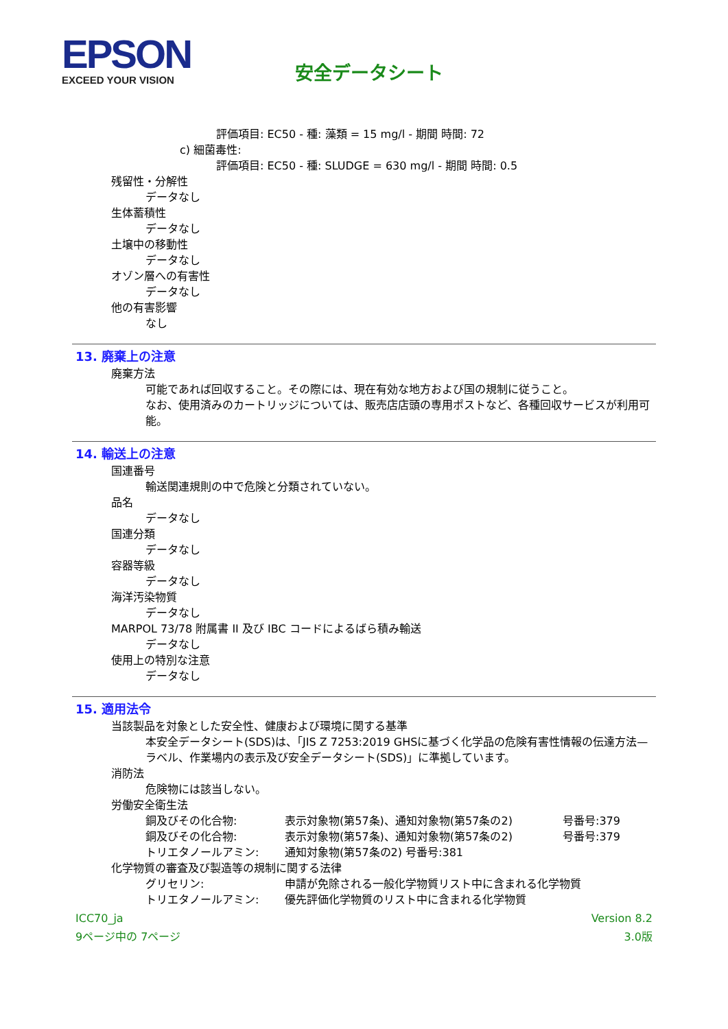EPSON
EXCEED YOUR VISION
安全データシート
評価項目: EC50 - 種: 藻類 = 15 mg/l - 期間 時間: 72
c) 細菌毒性:
評価項目: EC50 - 種: SLUDGE = 630 mg/l - 期間 時間: 0.5
残留性・分解性
データなし
生体蓄積性
データなし
土壌中の移動性
データなし
オゾン層への有害性
データなし
他の有害影響
なし
13. 廃棄上の注意
廃棄方法
可能であれば回収すること。その際には、現在有効な地方および国の規制に従うこと。
なお、使用済みのカートリッジについては、販売店店頭の専用ポストなど、各種回収サービスが利用可能。
14. 輸送上の注意
国連番号
輸送関連規則の中で危険と分類されていない。
品名
データなし
国連分類
データなし
容器等級
データなし
海洋汚染物質
データなし
MARPOL 73/78 附属書 II 及び IBC コードによるばら積み輸送
データなし
使用上の特別な注意
データなし
15. 適用法令
当該製品を対象とした安全性、健康および環境に関する基準
本安全データシート(SDS)は、「JIS Z 7253:2019 GHSに基づく化学品の危険有害性情報の伝達方法—ラベル、作業場内の表示及び安全データシート(SDS)」に準拠しています。
消防法
危険物には該当しない。
労働安全衛生法
銅及びその化合物: 表示対象物(第57条)、通知対象物(第57条の2) 号番号:379
銅及びその化合物: 表示対象物(第57条)、通知対象物(第57条の2) 号番号:379
トリエタノールアミン: 通知対象物(第57条の2) 号番号:381
化学物質の審査及び製造等の規制に関する法律
グリセリン: 申請が免除される一般化学物質リスト中に含まれる化学物質
トリエタノールアミン: 優先評価化学物質のリスト中に含まれる化学物質
ICC70_ja
9ページ中の 7ページ
Version 8.2
3.0版